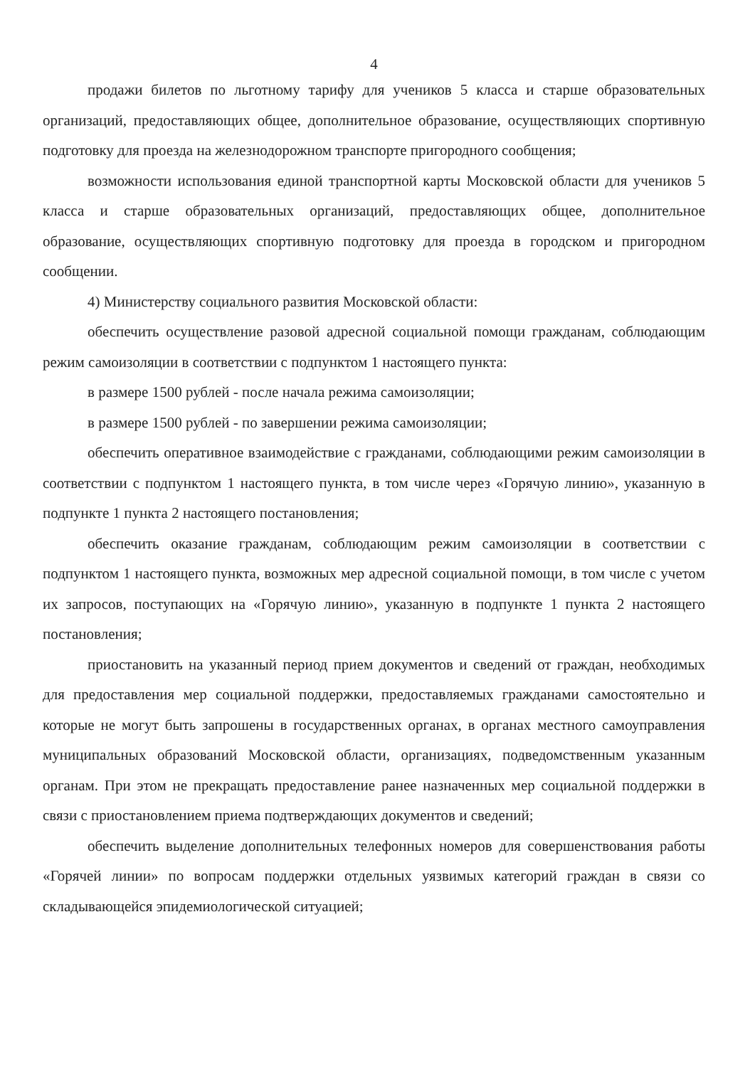4
продажи билетов по льготному тарифу для учеников 5 класса и старше образовательных организаций, предоставляющих общее, дополнительное образование, осуществляющих спортивную подготовку для проезда на железнодорожном транспорте пригородного сообщения;
возможности использования единой транспортной карты Московской области для учеников 5 класса и старше образовательных организаций, предоставляющих общее, дополнительное образование, осуществляющих спортивную подготовку для проезда в городском и пригородном сообщении.
4) Министерству социального развития Московской области:
обеспечить осуществление разовой адресной социальной помощи гражданам, соблюдающим режим самоизоляции в соответствии с подпунктом 1 настоящего пункта:
в размере 1500 рублей - после начала режима самоизоляции;
в размере 1500 рублей - по завершении режима самоизоляции;
обеспечить оперативное взаимодействие с гражданами, соблюдающими режим самоизоляции в соответствии с подпунктом 1 настоящего пункта, в том числе через «Горячую линию», указанную в подпункте 1 пункта 2 настоящего постановления;
обеспечить оказание гражданам, соблюдающим режим самоизоляции в соответствии с подпунктом 1 настоящего пункта, возможных мер адресной социальной помощи, в том числе с учетом их запросов, поступающих на «Горячую линию», указанную в подпункте 1 пункта 2 настоящего постановления;
приостановить на указанный период прием документов и сведений от граждан, необходимых для предоставления мер социальной поддержки, предоставляемых гражданами самостоятельно и которые не могут быть запрошены в государственных органах, в органах местного самоуправления муниципальных образований Московской области, организациях, подведомственным указанным органам. При этом не прекращать предоставление ранее назначенных мер социальной поддержки в связи с приостановлением приема подтверждающих документов и сведений;
обеспечить выделение дополнительных телефонных номеров для совершенствования работы «Горячей линии» по вопросам поддержки отдельных уязвимых категорий граждан в связи со складывающейся эпидемиологической ситуацией;